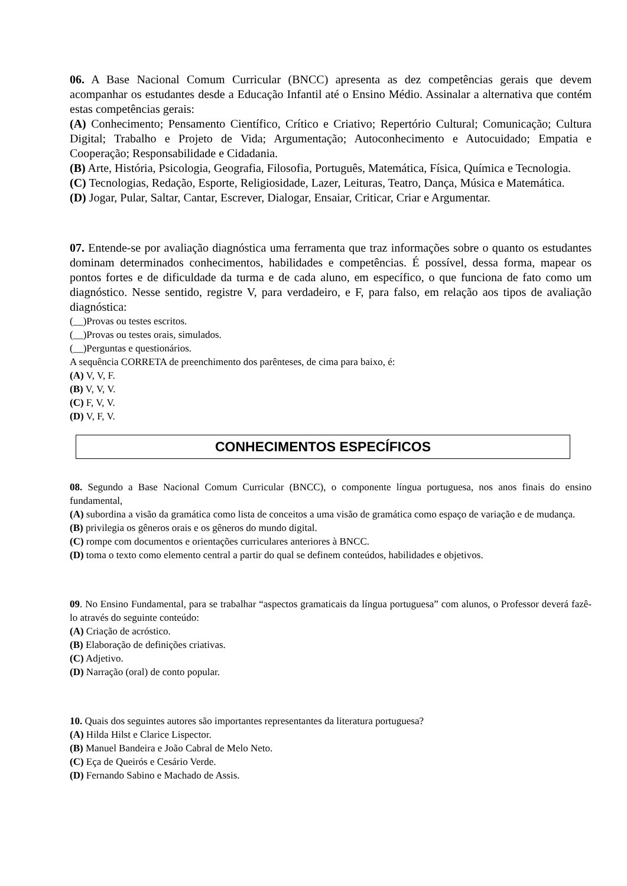06. A Base Nacional Comum Curricular (BNCC) apresenta as dez competências gerais que devem acompanhar os estudantes desde a Educação Infantil até o Ensino Médio. Assinalar a alternativa que contém estas competências gerais:
(A) Conhecimento; Pensamento Científico, Crítico e Criativo; Repertório Cultural; Comunicação; Cultura Digital; Trabalho e Projeto de Vida; Argumentação; Autoconhecimento e Autocuidado; Empatia e Cooperação; Responsabilidade e Cidadania.
(B) Arte, História, Psicologia, Geografia, Filosofia, Português, Matemática, Física, Química e Tecnologia.
(C) Tecnologias, Redação, Esporte, Religiosidade, Lazer, Leituras, Teatro, Dança, Música e Matemática.
(D) Jogar, Pular, Saltar, Cantar, Escrever, Dialogar, Ensaiar, Criticar, Criar e Argumentar.
07. Entende-se por avaliação diagnóstica uma ferramenta que traz informações sobre o quanto os estudantes dominam determinados conhecimentos, habilidades e competências. É possível, dessa forma, mapear os pontos fortes e de dificuldade da turma e de cada aluno, em específico, o que funciona de fato como um diagnóstico. Nesse sentido, registre V, para verdadeiro, e F, para falso, em relação aos tipos de avaliação diagnóstica:
(__)Provas ou testes escritos.
(__)Provas ou testes orais, simulados.
(__)Perguntas e questionários.
A sequência CORRETA de preenchimento dos parênteses, de cima para baixo, é:
(A) V, V, F.
(B) V, V, V.
(C) F, V, V.
(D) V, F, V.
CONHECIMENTOS ESPECÍFICOS
08. Segundo a Base Nacional Comum Curricular (BNCC), o componente língua portuguesa, nos anos finais do ensino fundamental,
(A) subordina a visão da gramática como lista de conceitos a uma visão de gramática como espaço de variação e de mudança.
(B) privilegia os gêneros orais e os gêneros do mundo digital.
(C) rompe com documentos e orientações curriculares anteriores à BNCC.
(D) toma o texto como elemento central a partir do qual se definem conteúdos, habilidades e objetivos.
09. No Ensino Fundamental, para se trabalhar “aspectos gramaticais da língua portuguesa” com alunos, o Professor deverá fazê-lo através do seguinte conteúdo:
(A) Criação de acróstico.
(B) Elaboração de definições criativas.
(C) Adjetivo.
(D) Narração (oral) de conto popular.
10. Quais dos seguintes autores são importantes representantes da literatura portuguesa?
(A) Hilda Hilst e Clarice Lispector.
(B) Manuel Bandeira e João Cabral de Melo Neto.
(C) Eça de Queirós e Cesário Verde.
(D) Fernando Sabino e Machado de Assis.